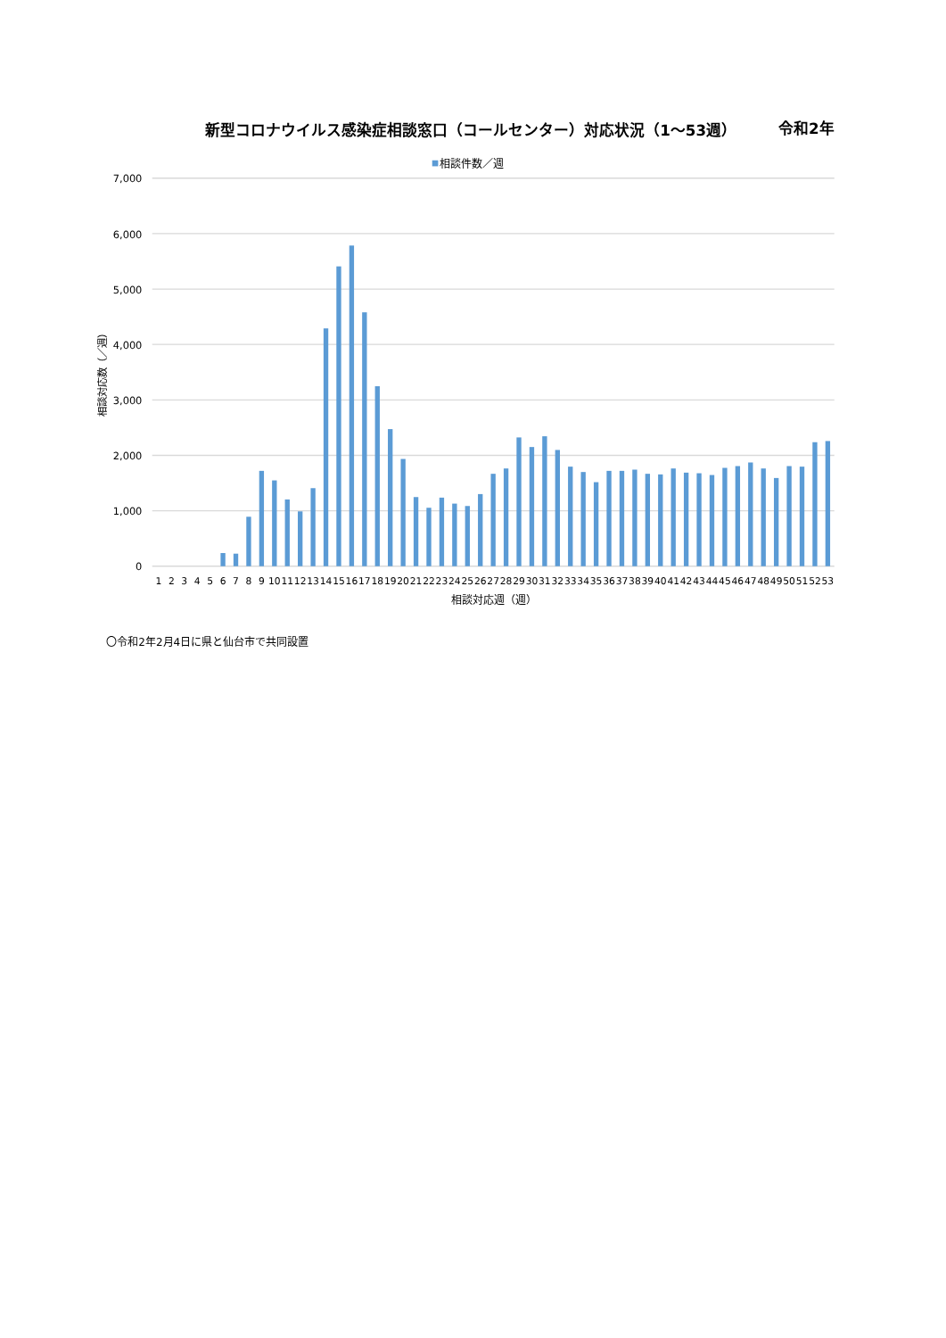新型コロナウイルス感染症相談窓口（コールセンター）対応状況（1～53週）
令和2年
相談件数／週
7,000
6,000
5,000
4,000
3,000
2,000
1,000
0
相談対応数（／週）
1
2
3
4
5
6
7
8
9
10
11
12
13
14
15
16
17
18
19
20
21
22
23
24
25
26
27
28
29
30
31
32
33
34
35
36
37
38
39
40
41
42
43
44
45
46
47
48
49
50
51
52
53
相談対応週（週）
〇令和2年2月4日に県と仙台市で共同設置